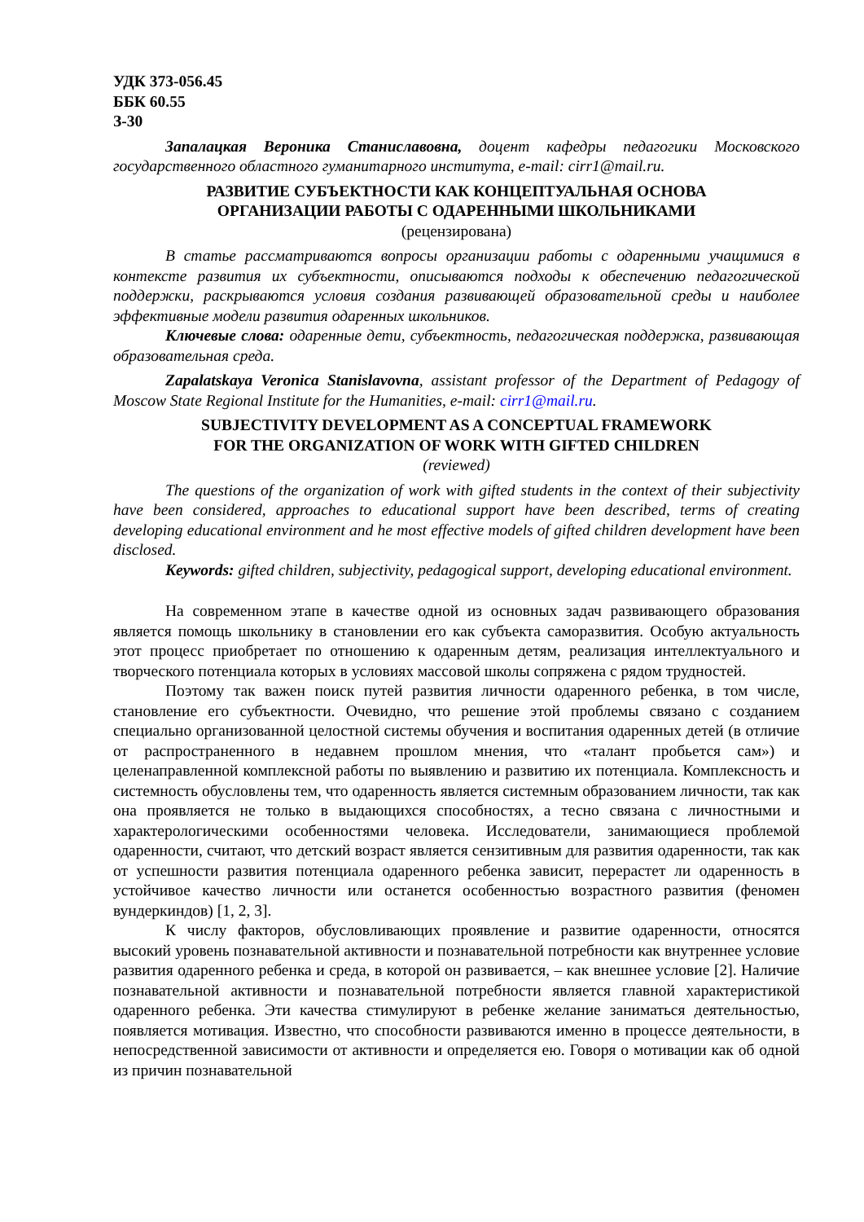УДК 373-056.45
ББК 60.55
З-30
Запалацкая Вероника Станиславовна, доцент кафедры педагогики Московского государственного областного гуманитарного института, e-mail: cirr1@mail.ru.
РАЗВИТИЕ СУБЪЕКТНОСТИ КАК КОНЦЕПТУАЛЬНАЯ ОСНОВА
ОРГАНИЗАЦИИ РАБОТЫ С ОДАРЕННЫМИ ШКОЛЬНИКАМИ
(рецензирована)
В статье рассматриваются вопросы организации работы с одаренными учащимися в контексте развития их субъектности, описываются подходы к обеспечению педагогической поддержки, раскрываются условия создания развивающей образовательной среды и наиболее эффективные модели развития одаренных школьников.
Ключевые слова: одаренные дети, субъектность, педагогическая поддержка, развивающая образовательная среда.
Zapalatskaya Veronica Stanislavovna, assistant professor of the Department of Pedagogy of Moscow State Regional Institute for the Humanities, e-mail: cirr1@mail.ru.
SUBJECTIVITY DEVELOPMENT AS A CONCEPTUAL FRAMEWORK
FOR THE ORGANIZATION OF WORK WITH GIFTED CHILDREN
(reviewed)
The questions of the organization of work with gifted students in the context of their subjectivity have been considered, approaches to educational support have been described, terms of creating developing educational environment and he most effective models of gifted children development have been disclosed.
Keywords: gifted children, subjectivity, pedagogical support, developing educational environment.
На современном этапе в качестве одной из основных задач развивающего образования является помощь школьнику в становлении его как субъекта саморазвития. Особую актуальность этот процесс приобретает по отношению к одаренным детям, реализация интеллектуального и творческого потенциала которых в условиях массовой школы сопряжена с рядом трудностей.
Поэтому так важен поиск путей развития личности одаренного ребенка, в том числе, становление его субъектности. Очевидно, что решение этой проблемы связано с созданием специально организованной целостной системы обучения и воспитания одаренных детей (в отличие от распространенного в недавнем прошлом мнения, что «талант пробьется сам») и целенаправленной комплексной работы по выявлению и развитию их потенциала. Комплексность и системность обусловлены тем, что одаренность является системным образованием личности, так как она проявляется не только в выдающихся способностях, а тесно связана с личностными и характерологическими особенностями человека. Исследователи, занимающиеся проблемой одаренности, считают, что детский возраст является сензитивным для развития одаренности, так как от успешности развития потенциала одаренного ребенка зависит, перерастет ли одаренность в устойчивое качество личности или останется особенностью возрастного развития (феномен вундеркиндов) [1, 2, 3].
К числу факторов, обусловливающих проявление и развитие одаренности, относятся высокий уровень познавательной активности и познавательной потребности как внутреннее условие развития одаренного ребенка и среда, в которой он развивается, – как внешнее условие [2]. Наличие познавательной активности и познавательной потребности является главной характеристикой одаренного ребенка. Эти качества стимулируют в ребенке желание заниматься деятельностью, появляется мотивация. Известно, что способности развиваются именно в процессе деятельности, в непосредственной зависимости от активности и определяется ею. Говоря о мотивации как об одной из причин познавательной